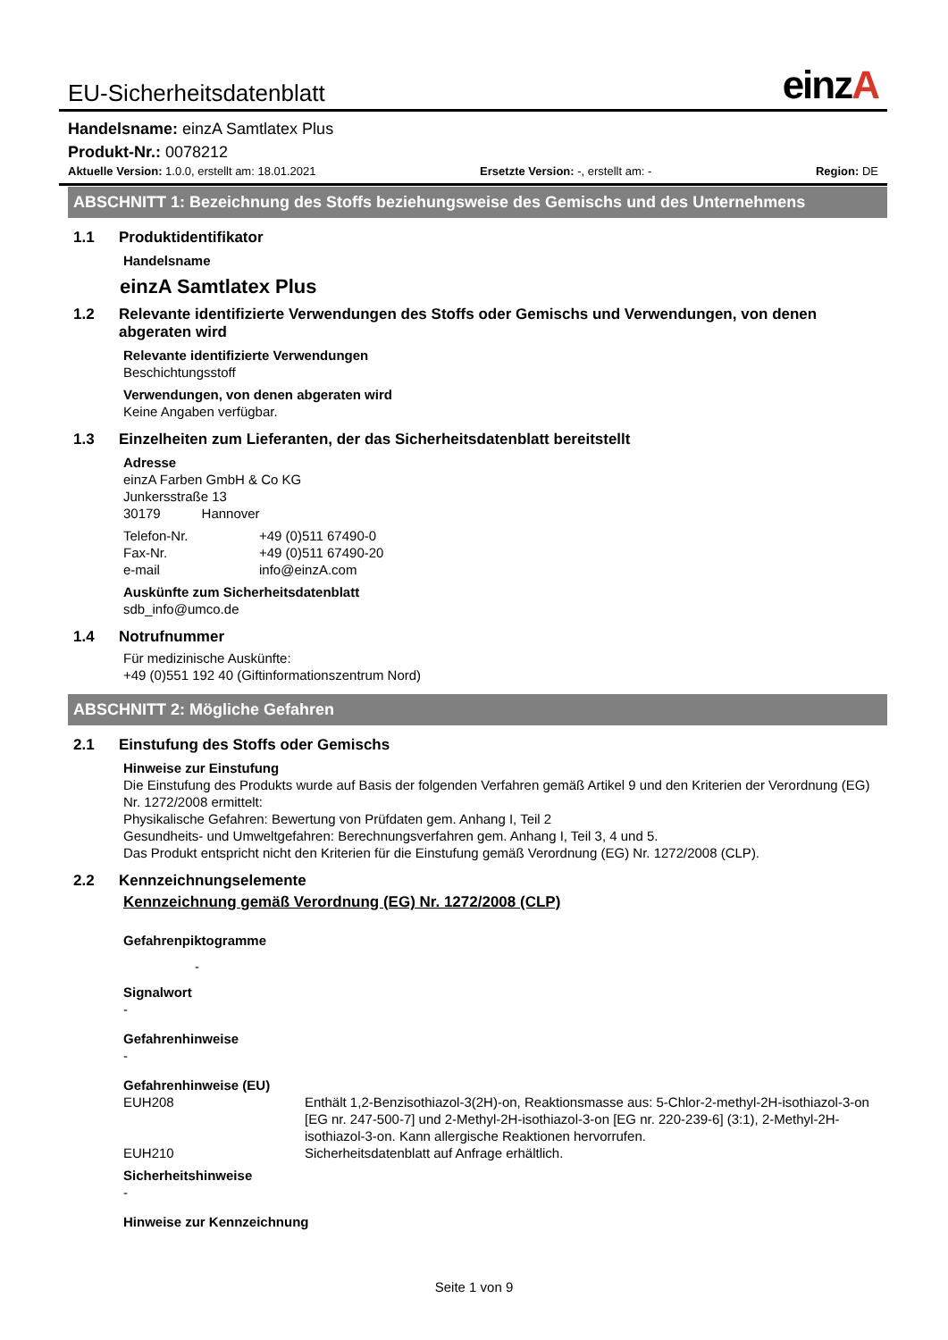EU-Sicherheitsdatenblatt einzA
Handelsname: einzA Samtlatex Plus
Produkt-Nr.: 0078212
Aktuelle Version: 1.0.0, erstellt am: 18.01.2021 Ersetzte Version: -, erstellt am: - Region: DE
ABSCHNITT 1: Bezeichnung des Stoffs beziehungsweise des Gemischs und des Unternehmens
1.1 Produktidentifikator
Handelsname
einzA Samtlatex Plus
1.2 Relevante identifizierte Verwendungen des Stoffs oder Gemischs und Verwendungen, von denen abgeraten wird
Relevante identifizierte Verwendungen
Beschichtungsstoff
Verwendungen, von denen abgeraten wird
Keine Angaben verfügbar.
1.3 Einzelheiten zum Lieferanten, der das Sicherheitsdatenblatt bereitstellt
Adresse
einzA Farben GmbH & Co KG
Junkersstraße 13
30179 Hannover
Telefon-Nr. +49 (0)511 67490-0
Fax-Nr. +49 (0)511 67490-20
e-mail info@einzA.com
Auskünfte zum Sicherheitsdatenblatt
sdb_info@umco.de
1.4 Notrufnummer
Für medizinische Auskünfte:
+49 (0)551 192 40 (Giftinformationszentrum Nord)
ABSCHNITT 2: Mögliche Gefahren
2.1 Einstufung des Stoffs oder Gemischs
Hinweise zur Einstufung
Die Einstufung des Produkts wurde auf Basis der folgenden Verfahren gemäß Artikel 9 und den Kriterien der Verordnung (EG) Nr. 1272/2008 ermittelt:
Physikalische Gefahren: Bewertung von Prüfdaten gem. Anhang I, Teil 2
Gesundheits- und Umweltgefahren: Berechnungsverfahren gem. Anhang I, Teil 3, 4 und 5.
Das Produkt entspricht nicht den Kriterien für die Einstufung gemäß Verordnung (EG) Nr. 1272/2008 (CLP).
2.2 Kennzeichnungselemente
Kennzeichnung gemäß Verordnung (EG) Nr. 1272/2008 (CLP)
Gefahrenpiktogramme
-
Signalwort
-
Gefahrenhinweise
-
Gefahrenhinweise (EU)
EUH208 Enthält 1,2-Benzisothiazol-3(2H)-on, Reaktionsmasse aus: 5-Chlor-2-methyl-2H-isothiazol-3-on [EG nr. 247-500-7] und 2-Methyl-2H-isothiazol-3-on [EG nr. 220-239-6] (3:1), 2-Methyl-2H-isothiazol-3-on. Kann allergische Reaktionen hervorrufen.
EUH210 Sicherheitsdatenblatt auf Anfrage erhältlich.
Sicherheitshinweise
-
Hinweise zur Kennzeichnung
Seite 1 von 9